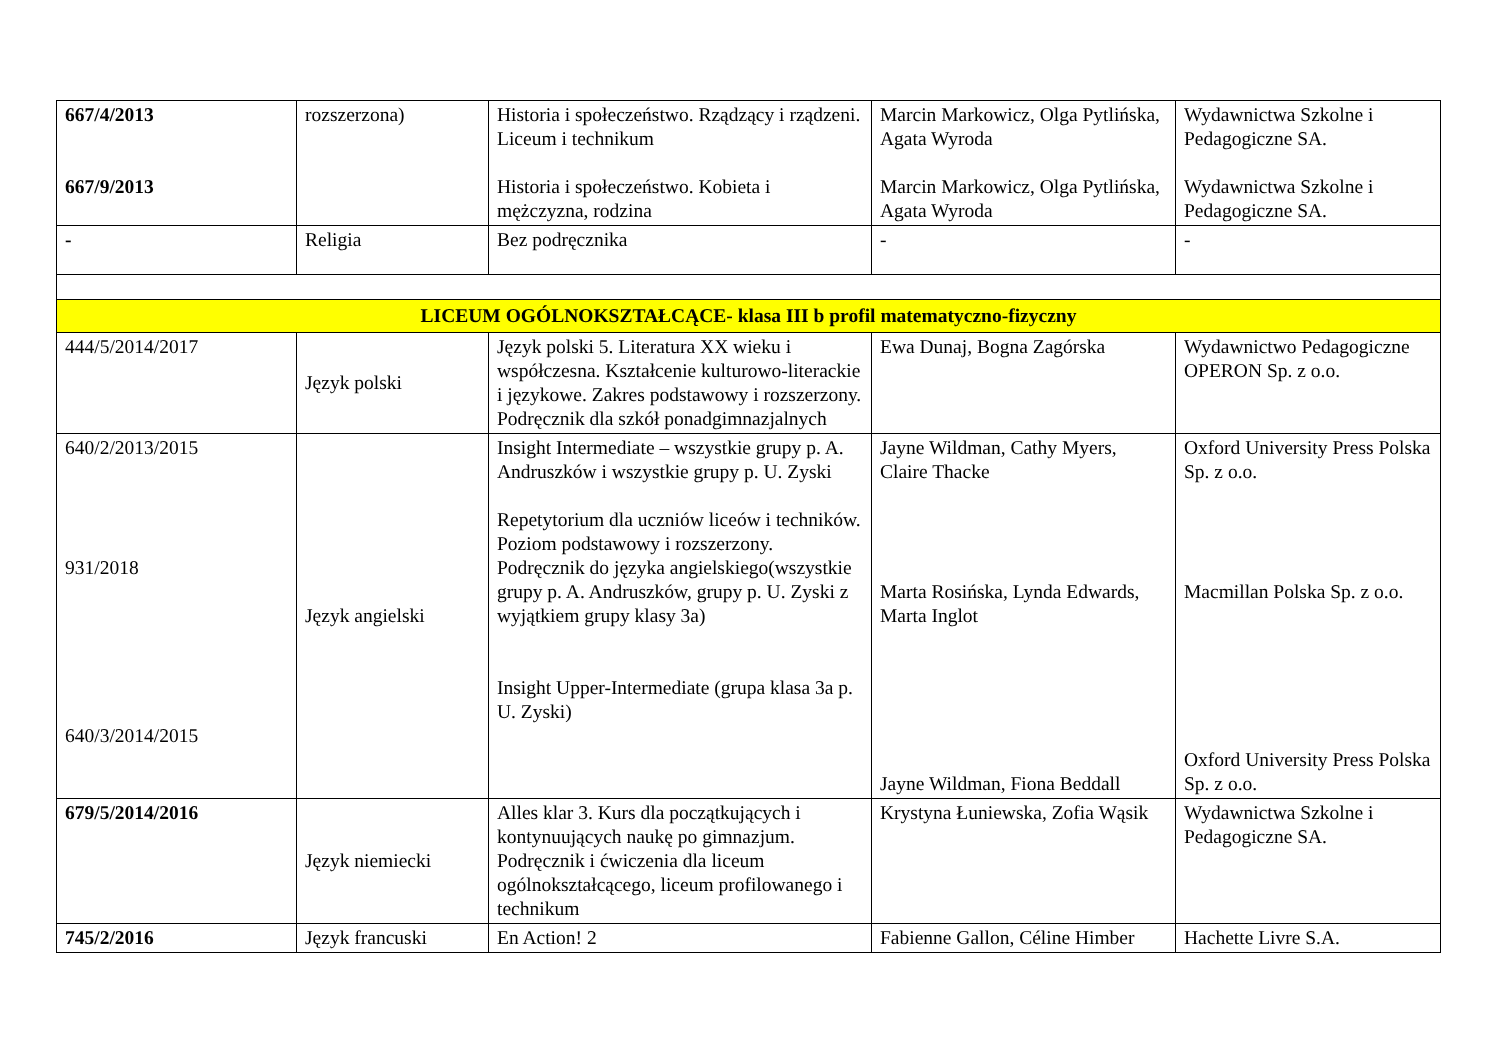| 667/4/2013 667/9/2013 | rozszerzona) | Historia i społeczeństwo. Rządzący i rządzeni. Liceum i technikum Historia i społeczeństwo. Kobieta i mężczyzna, rodzina | Marcin Markowicz, Olga Pytlińska, Agata Wyroda Marcin Markowicz, Olga Pytlińska, Agata Wyroda | Wydawnictwa Szkolne i Pedagogiczne SA. Wydawnictwa Szkolne i Pedagogiczne SA. |
| - | Religia | Bez podręcznika | - | - |
| LICEUM OGÓLNOKSZTAŁCĄCE- klasa III b profil matematyczno-fizyczny | | | | |
| 444/5/2014/2017 | Język polski | Język polski 5. Literatura XX wieku i współczesna. Kształcenie kulturowo-literackie i językowe. Zakres podstawowy i rozszerzony. Podręcznik dla szkół ponadgimnazjalnych | Ewa Dunaj, Bogna Zagórska | Wydawnictwo Pedagogiczne OPERON Sp. z o.o. |
| 640/2/2013/2015 931/2018 640/3/2014/2015 | Język angielski | Insight Intermediate – wszystkie grupy p. A. Andruszków i wszystkie grupy p. U. Zyski Repetytorium dla uczniów liceów i techników. Poziom podstawowy i rozszerzony. Podręcznik do języka angielskiego(wszystkie grupy p. A. Andruszków, grupy p. U. Zyski z wyjątkiem grupy klasy 3a) Insight Upper-Intermediate (grupa klasa 3a p. U. Zyski) | Jayne Wildman, Cathy Myers, Claire Thacke Marta Rosińska, Lynda Edwards, Marta Inglot Jayne Wildman, Fiona Beddall | Oxford University Press Polska Sp. z o.o. Macmillan Polska Sp. z o.o. Oxford University Press Polska Sp. z o.o. |
| 679/5/2014/2016 | Język niemiecki | Alles klar 3. Kurs dla początkujących i kontynuujących naukę po gimnazjum. Podręcznik i ćwiczenia dla liceum ogólnokształcącego, liceum profilowanego i technikum | Krystyna Łuniewska, Zofia Wąsik | Wydawnictwa Szkolne i Pedagogiczne SA. |
| 745/2/2016 | Język francuski | En Action! 2 | Fabienne Gallon, Céline Himber | Hachette Livre S.A. |